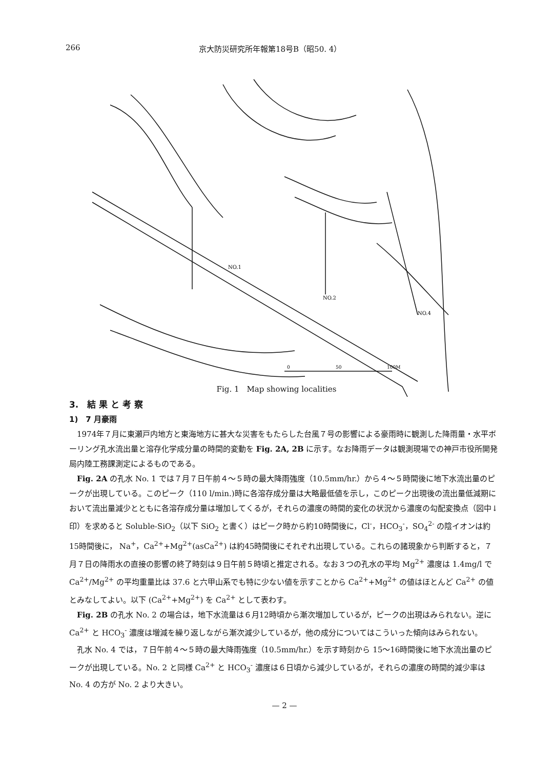266 京大防災研究所年報第18号B（昭50. 4）
NO.1
NO.2
NO.4
0
50
100M
Fig. 1　Map showing localities
3.　結 果 と 考 察
1)　7 月豪雨
1974年７月に東瀬戸内地方と東海地方に甚大な災害をもたらした台風７号の影響による豪雨時に観測した降雨量・水平ボーリング孔水流出量と溶存化学成分量の時間的変動を Fig. 2A, 2B に示す。なお降雨データは観測現場での神戸市役所開発局内陸工務課測定によるものである。
Fig. 2A の孔水 No. 1 では７月７日午前４～５時の最大降雨強度（10.5mm/hr.）から４～５時間後に地下水流出量のピークが出現している。このピーク（110 l/min.)時に各溶存成分量は大略最低値を示し，このピーク出現後の流出量低減期において流出量減少とともに各溶存成分量は増加してくるが，それらの濃度の時間的変化の状況から濃度の勾配変換点（図中↓印）を求めると Soluble-SiO<sub>2</sub>（以下 SiO<sub>2</sub> と書く）はピーク時から約10時間後に，Cl<sup>-</sup>，HCO<sub>3</sub><sup>-</sup>，SO<sub>4</sub><sup>2-</sup> の陰イオンは約15時間後に， Na<sup>+</sup>，Ca<sup>2+</sup>+Mg<sup>2+</sup>(asCa<sup>2+</sup>) は約45時間後にそれぞれ出現している。これらの諸現象から判断すると，７月７日の降雨水の直接の影響の終了時刻は９日午前５時頃と推定される。なお３つの孔水の平均 Mg<sup>2+</sup> 濃度は 1.4mg/l で Ca<sup>2+</sup>/Mg<sup>2+</sup> の平均重量比は 37.6 と六甲山系でも特に少ない値を示すことから Ca<sup>2+</sup>+Mg<sup>2+</sup> の値はほとんど Ca<sup>2+</sup> の値とみなしてよい。以下 (Ca<sup>2+</sup>+Mg<sup>2+</sup>) を Ca<sup>2+</sup> として表わす。
Fig. 2B の孔水 No. 2 の場合は，地下水流量は６月12時頃から漸次増加しているが，ピークの出現はみられない。逆に Ca<sup>2+</sup> と HCO<sub>3</sub><sup>-</sup> 濃度は増減を繰り返しながら漸次減少しているが，他の成分についてはこういった傾向はみられない。
孔水 No. 4 では，７日午前４～５時の最大降雨強度（10.5mm/hr.）を示す時刻から 15～16時間後に地下水流出量のピークが出現している。No. 2 と同様 Ca<sup>2+</sup> と HCO<sub>3</sub><sup>-</sup> 濃度は６日頃から減少しているが，それらの濃度の時間的減少率は No. 4 の方が No. 2 より大きい。
— 2 —